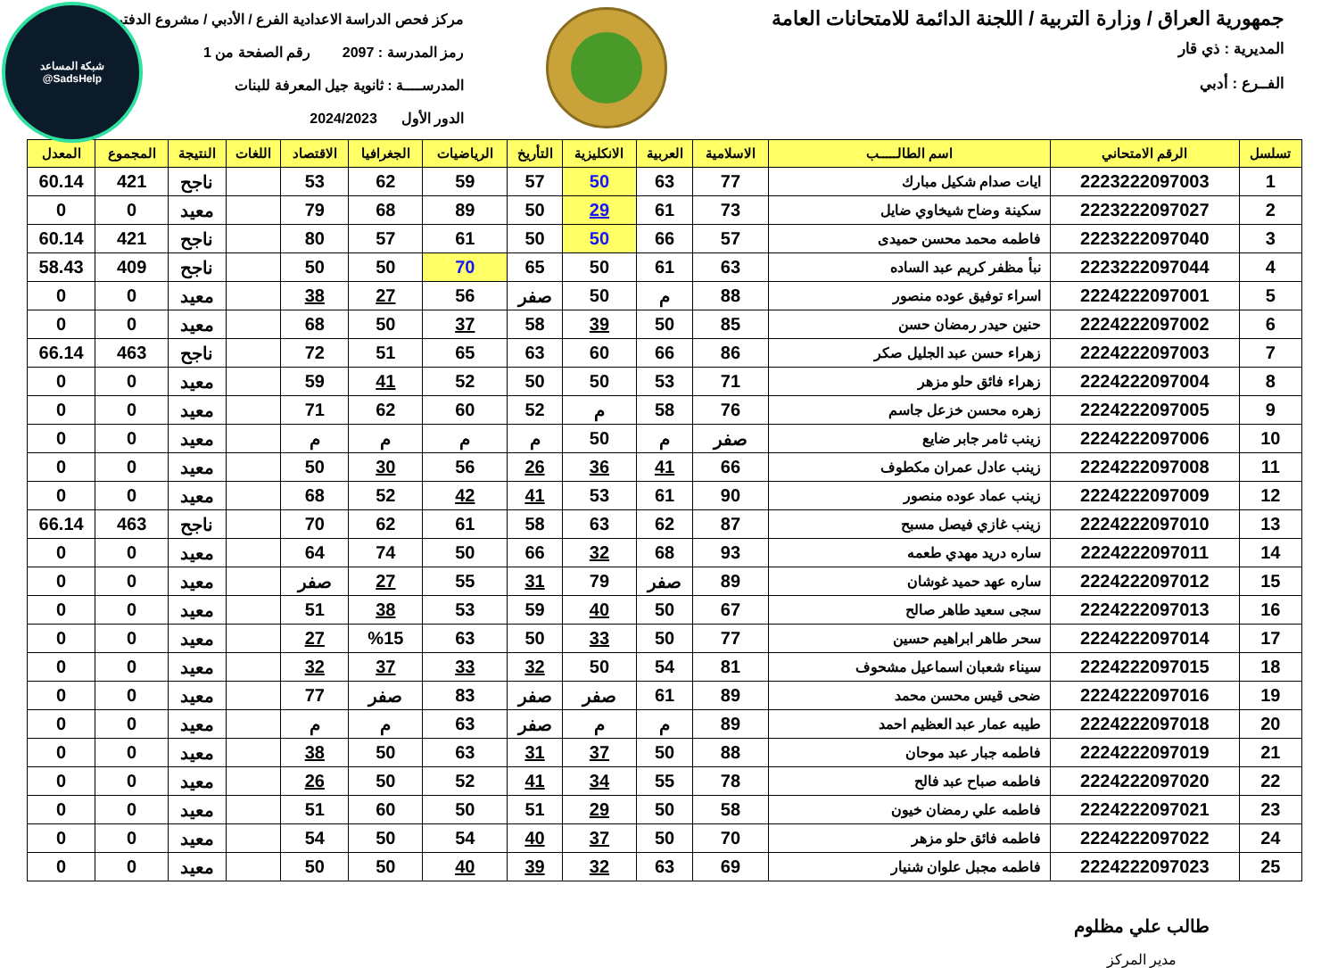جمهورية العراق / وزارة التربية / اللجنة الدائمة للامتحانات العامة
المديرية : ذي قار
الفــرع : أدبي
مركز فحص الدراسة الاعدادية الفرع / الأدبي / مشروع الدفتر
رمز المدرسة : 2097 رقم الصفحة من 1
المدرســــة : ثانوية جيل المعرفة للبنات
الدور الأول 2024/2023
شبكة المساعد
@SadsHelp
| تسلسل | الرقم الامتحاني | اسم الطالـــــب | الاسلامية | العربية | الانكليزية | التأريخ | الرياضيات | الجغرافيا | الاقتصاد | اللغات | النتيجة | المجموع | المعدل |
| --- | --- | --- | --- | --- | --- | --- | --- | --- | --- | --- | --- | --- | --- |
| 1 | 2223222097003 | ايات صدام شكيل مبارك | 77 | 63 | 50 | 57 | 59 | 62 | 53 | | ناجح | 421 | 60.14 |
| 2 | 2223222097027 | سكينة وضاح شيخاوي ضايل | 73 | 61 | 29 | 50 | 89 | 68 | 79 | | معيد | 0 | 0 |
| 3 | 2223222097040 | فاطمه محمد محسن حميدى | 57 | 66 | 50 | 50 | 61 | 57 | 80 | | ناجح | 421 | 60.14 |
| 4 | 2223222097044 | نبأ مظفر كريم عبد الساده | 63 | 61 | 50 | 65 | 70 | 50 | 50 | | ناجح | 409 | 58.43 |
| 5 | 2224222097001 | اسراء توفيق عوده منصور | 88 | م | 50 | صفر | 56 | 27 | 38 | | معيد | 0 | 0 |
| 6 | 2224222097002 | حنين حيدر رمضان حسن | 85 | 50 | 39 | 58 | 37 | 50 | 68 | | معيد | 0 | 0 |
| 7 | 2224222097003 | زهراء حسن عبد الجليل صكر | 86 | 66 | 60 | 63 | 65 | 51 | 72 | | ناجح | 463 | 66.14 |
| 8 | 2224222097004 | زهراء فائق حلو مزهر | 71 | 53 | 50 | 50 | 52 | 41 | 59 | | معيد | 0 | 0 |
| 9 | 2224222097005 | زهره محسن خزعل جاسم | 76 | 58 | م | 52 | 60 | 62 | 71 | | معيد | 0 | 0 |
| 10 | 2224222097006 | زينب ثامر جابر ضايع | صفر | م | 50 | م | م | م | م | | معيد | 0 | 0 |
| 11 | 2224222097008 | زينب عادل عمران مكطوف | 66 | 41 | 36 | 26 | 56 | 30 | 50 | | معيد | 0 | 0 |
| 12 | 2224222097009 | زينب عماد عوده منصور | 90 | 61 | 53 | 41 | 42 | 52 | 68 | | معيد | 0 | 0 |
| 13 | 2224222097010 | زينب غازي فيصل مسبح | 87 | 62 | 63 | 58 | 61 | 62 | 70 | | ناجح | 463 | 66.14 |
| 14 | 2224222097011 | ساره دريد مهدي طعمه | 93 | 68 | 32 | 66 | 50 | 74 | 64 | | معيد | 0 | 0 |
| 15 | 2224222097012 | ساره عهد حميد غوشان | 89 | صفر | 79 | 31 | 55 | 27 | صفر | | معيد | 0 | 0 |
| 16 | 2224222097013 | سجى سعيد طاهر صالح | 67 | 50 | 40 | 59 | 53 | 38 | 51 | | معيد | 0 | 0 |
| 17 | 2224222097014 | سحر طاهر ابراهيم حسين | 77 | 50 | 33 | 50 | 63 | %15 | 27 | | معيد | 0 | 0 |
| 18 | 2224222097015 | سيناء شعبان اسماعيل مشحوف | 81 | 54 | 50 | 32 | 33 | 37 | 32 | | معيد | 0 | 0 |
| 19 | 2224222097016 | ضحى قيس محسن محمد | 89 | 61 | صفر | صفر | 83 | صفر | 77 | | معيد | 0 | 0 |
| 20 | 2224222097018 | طيبه عمار عبد العظيم احمد | 89 | م | م | صفر | 63 | م | م | | معيد | 0 | 0 |
| 21 | 2224222097019 | فاطمه جبار عبد موحان | 88 | 50 | 37 | 31 | 63 | 50 | 38 | | معيد | 0 | 0 |
| 22 | 2224222097020 | فاطمه صباح عبد فالح | 78 | 55 | 34 | 41 | 52 | 50 | 26 | | معيد | 0 | 0 |
| 23 | 2224222097021 | فاطمه علي رمضان خيون | 58 | 50 | 29 | 51 | 50 | 60 | 51 | | معيد | 0 | 0 |
| 24 | 2224222097022 | فاطمه فائق حلو مزهر | 70 | 50 | 37 | 40 | 54 | 50 | 54 | | معيد | 0 | 0 |
| 25 | 2224222097023 | فاطمه مجبل علوان شنيار | 69 | 63 | 32 | 39 | 40 | 50 | 50 | | معيد | 0 | 0 |
طالب علي مظلوم
مدير المركز